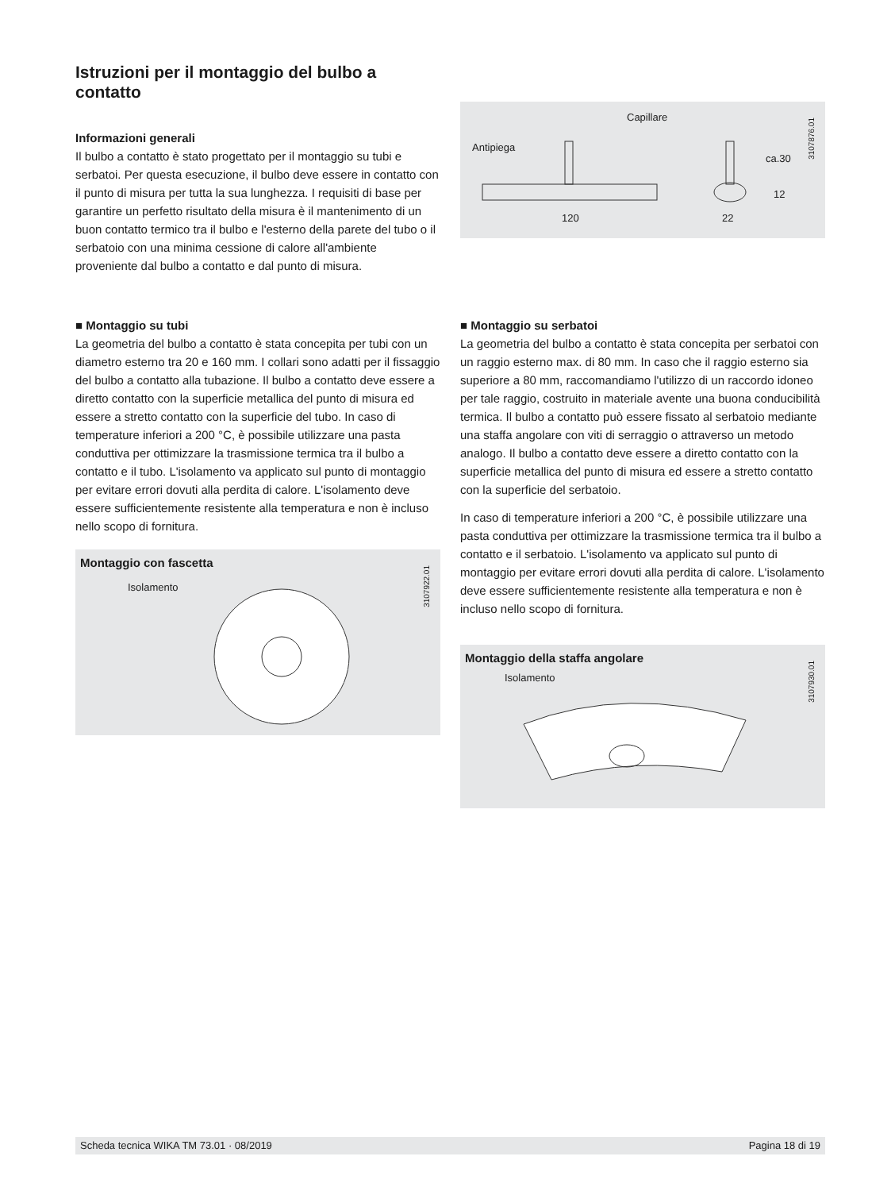Istruzioni per il montaggio del bulbo a contatto
Informazioni generali
Il bulbo a contatto è stato progettato per il montaggio su tubi e serbatoi. Per questa esecuzione, il bulbo deve essere in contatto con il punto di misura per tutta la sua lunghezza. I requisiti di base per garantire un perfetto risultato della misura è il mantenimento di un buon contatto termico tra il bulbo e l'esterno della parete del tubo o il serbatoio con una minima cessione di calore all'ambiente proveniente dal bulbo a contatto e dal punto di misura.
Capillare
Antipiega
120 22
12
ca.30
3107876.01
■ Montaggio su tubi
La geometria del bulbo a contatto è stata concepita per tubi con un diametro esterno tra 20 e 160 mm. I collari sono adatti per il fissaggio del bulbo a contatto alla tubazione. Il bulbo a contatto deve essere a diretto contatto con la superficie metallica del punto di misura ed essere a stretto contatto con la superficie del tubo. In caso di temperature inferiori a 200 °C, è possibile utilizzare una pasta conduttiva per ottimizzare la trasmissione termica tra il bulbo a contatto e il tubo. L'isolamento va applicato sul punto di montaggio per evitare errori dovuti alla perdita di calore. L'isolamento deve essere sufficientemente resistente alla temperatura e non è incluso nello scopo di fornitura.
Montaggio con fascetta
Isolamento
3107922.01
■ Montaggio su serbatoi
La geometria del bulbo a contatto è stata concepita per serbatoi con un raggio esterno max. di 80 mm. In caso che il raggio esterno sia superiore a 80 mm, raccomandiamo l'utilizzo di un raccordo idoneo per tale raggio, costruito in materiale avente una buona conducibilità termica. Il bulbo a contatto può essere fissato al serbatoio mediante una staffa angolare con viti di serraggio o attraverso un metodo analogo. Il bulbo a contatto deve essere a diretto contatto con la superficie metallica del punto di misura ed essere a stretto contatto con la superficie del serbatoio.
In caso di temperature inferiori a 200 °C, è possibile utilizzare una pasta conduttiva per ottimizzare la trasmissione termica tra il bulbo a contatto e il serbatoio. L'isolamento va applicato sul punto di montaggio per evitare errori dovuti alla perdita di calore. L'isolamento deve essere sufficientemente resistente alla temperatura e non è incluso nello scopo di fornitura.
Montaggio della staffa angolare
Isolamento
3107930.01
Scheda tecnica WIKA TM 73.01 · 08/2019 Pagina 18 di 19